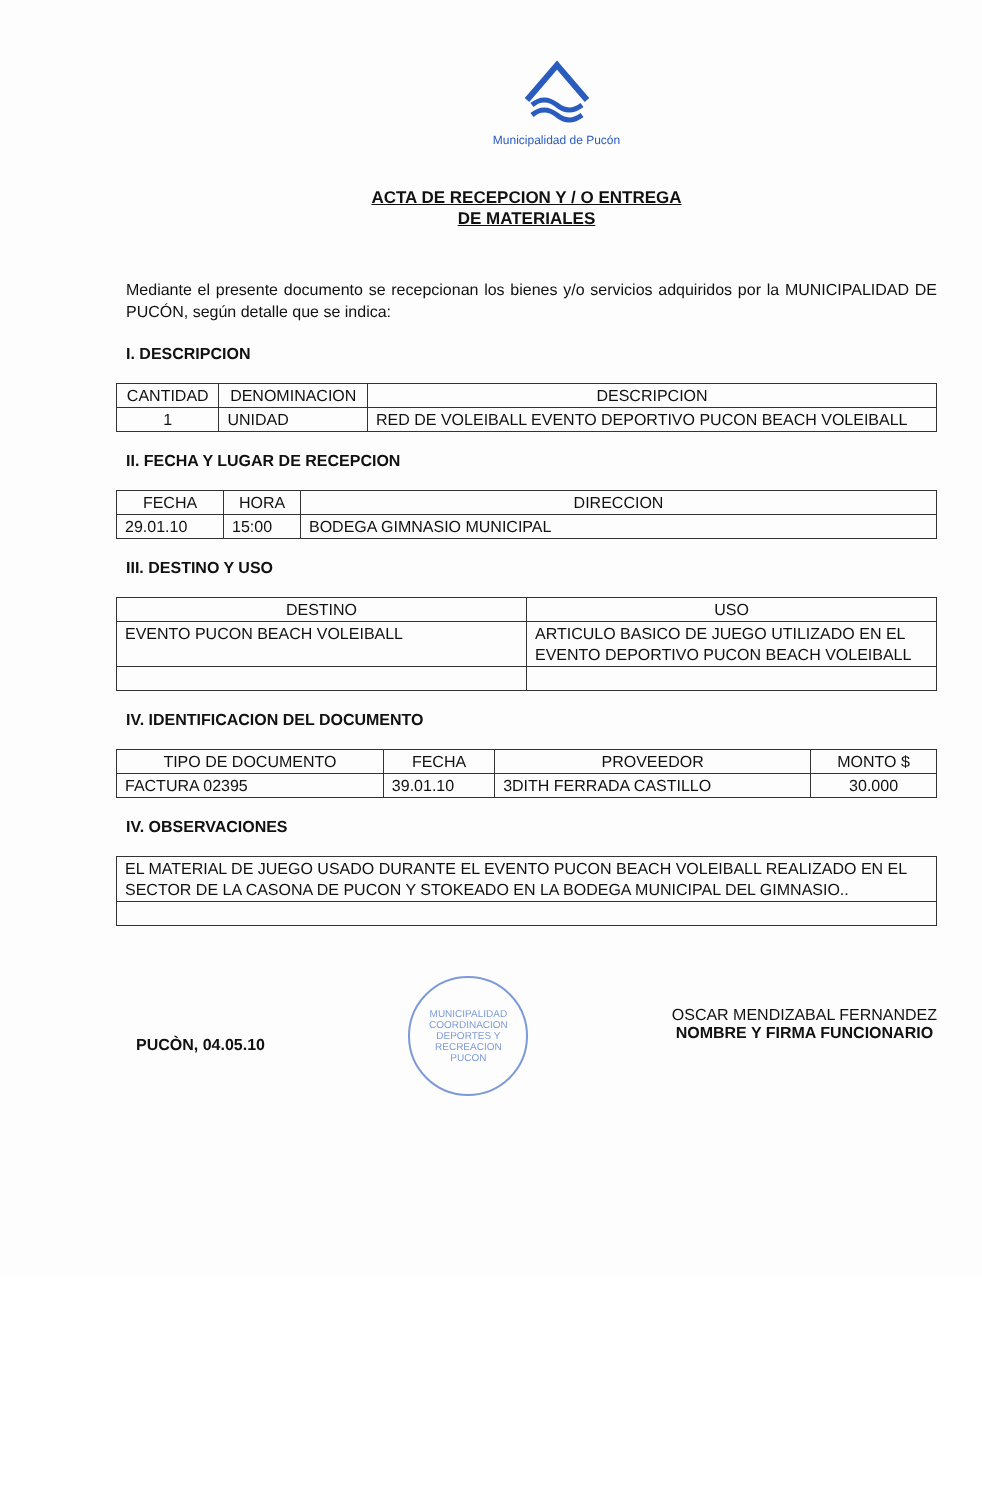Municipalidad de Pucón
ACTA DE RECEPCION Y / O ENTREGA
DE MATERIALES
Mediante el presente documento se recepcionan los bienes y/o servicios adquiridos por la MUNICIPALIDAD DE PUCÓN, según detalle que se indica:
I. DESCRIPCION
| CANTIDAD | DENOMINACION | DESCRIPCION |
| --- | --- | --- |
| 1 | UNIDAD | RED DE VOLEIBALL EVENTO DEPORTIVO PUCON BEACH VOLEIBALL |
II. FECHA Y LUGAR DE RECEPCION
| FECHA | HORA | DIRECCION |
| --- | --- | --- |
| 29.01.10 | 15:00 | BODEGA GIMNASIO MUNICIPAL |
III. DESTINO Y USO
| DESTINO | USO |
| --- | --- |
| EVENTO PUCON BEACH VOLEIBALL | ARTICULO BASICO DE JUEGO UTILIZADO EN EL EVENTO DEPORTIVO PUCON BEACH VOLEIBALL |
IV. IDENTIFICACION DEL DOCUMENTO
| TIPO DE DOCUMENTO | FECHA | PROVEEDOR | MONTO $ |
| --- | --- | --- | --- |
| FACTURA 02395 | 39.01.10 | 3DITH FERRADA CASTILLO | 30.000 |
IV. OBSERVACIONES
| EL MATERIAL DE JUEGO USADO DURANTE EL EVENTO PUCON BEACH VOLEIBALL REALIZADO EN EL SECTOR DE LA CASONA DE PUCON Y STOKEADO EN LA BODEGA MUNICIPAL DEL GIMNASIO.. |
PUCÒN, 04.05.10
MUNICIPALIDAD
COORDINACION DEPORTES Y RECREACION
PUCON
OSCAR MENDIZABAL FERNANDEZ
NOMBRE Y FIRMA FUNCIONARIO